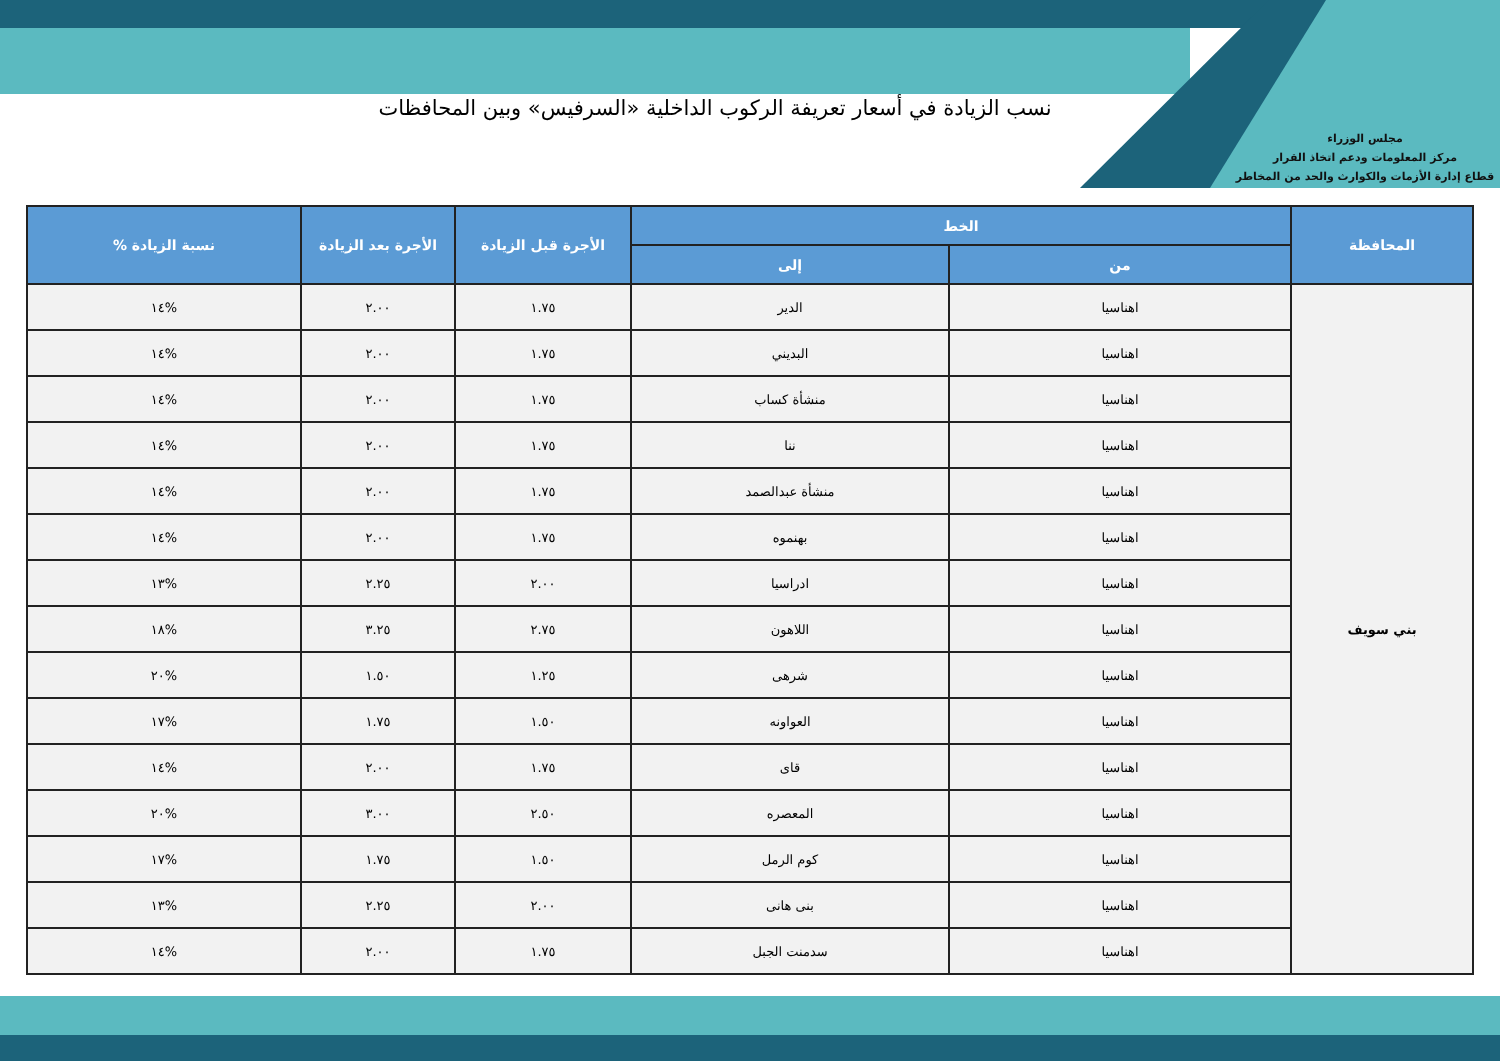مجلس الوزراء
مركز المعلومات ودعم اتخاذ القرار
قطاع إدارة الأزمات والكوارث والحد من المخاطر
نسب الزيادة في أسعار تعريفة الركوب الداخلية «السرفيس» وبين المحافظات
| المحافظة | الخط | | الأجرة قبل الزيادة | الأجرة بعد الزيادة | نسبة الزيادة % |
| --- | --- | --- | --- | --- | --- |
| | من | إلى | | | |
| بني سويف | اهناسيا | الدير | ١.٧٥ | ٢.٠٠ | %١٤ |
| | اهناسيا | البديني | ١.٧٥ | ٢.٠٠ | %١٤ |
| | اهناسيا | منشأة كساب | ١.٧٥ | ٢.٠٠ | %١٤ |
| | اهناسيا | ننا | ١.٧٥ | ٢.٠٠ | %١٤ |
| | اهناسيا | منشأة عبدالصمد | ١.٧٥ | ٢.٠٠ | %١٤ |
| | اهناسيا | بهنموه | ١.٧٥ | ٢.٠٠ | %١٤ |
| | اهناسيا | ادراسيا | ٢.٠٠ | ٢.٢٥ | %١٣ |
| | اهناسيا | اللاهون | ٢.٧٥ | ٣.٢٥ | %١٨ |
| | اهناسيا | شرهى | ١.٢٥ | ١.٥٠ | %٢٠ |
| | اهناسيا | العواونه | ١.٥٠ | ١.٧٥ | %١٧ |
| | اهناسيا | قاى | ١.٧٥ | ٢.٠٠ | %١٤ |
| | اهناسيا | المعصره | ٢.٥٠ | ٣.٠٠ | %٢٠ |
| | اهناسيا | كوم الرمل | ١.٥٠ | ١.٧٥ | %١٧ |
| | اهناسيا | بنى هانى | ٢.٠٠ | ٢.٢٥ | %١٣ |
| | اهناسيا | سدمنت الجبل | ١.٧٥ | ٢.٠٠ | %١٤ |